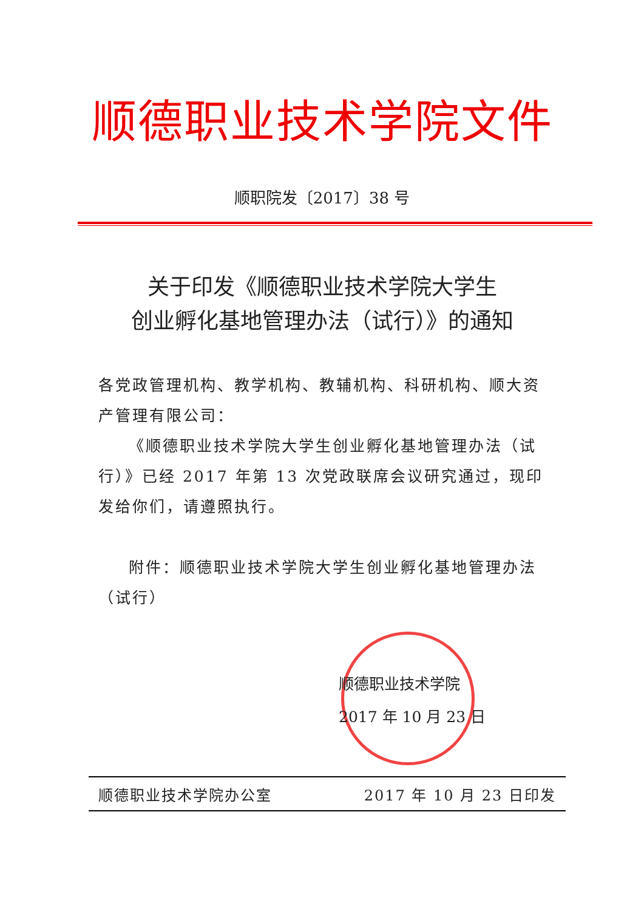顺德职业技术学院文件
顺职院发〔2017〕38 号
关于印发《顺德职业技术学院大学生
创业孵化基地管理办法（试行）》的通知
各党政管理机构、教学机构、教辅机构、科研机构、顺大资产管理有限公司：
《顺德职业技术学院大学生创业孵化基地管理办法（试行）》已经 2017 年第 13 次党政联席会议研究通过，现印发给你们，请遵照执行。
附件：顺德职业技术学院大学生创业孵化基地管理办法（试行）
顺德职业技术学院
2017 年 10 月 23 日
顺德职业技术学院办公室 2017 年 10 月 23 日印发